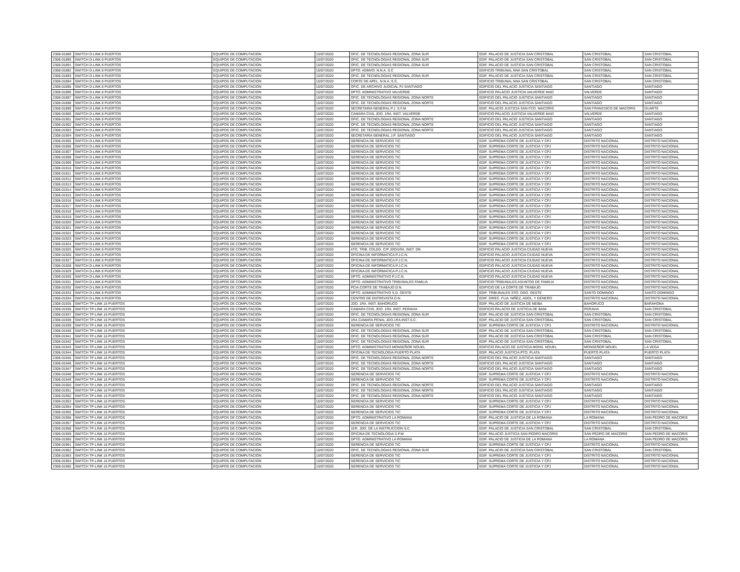| 2308-01889 | SWITCH D-LINK 8 PUERTOS | EQUIPOS DE COMPUTACION | 15/07/2020 | OFIC. DE TECNOLOGIAS REGIONAL ZONA SUR | EDIF. PALACIO DE JUSTICIA SAN CRISTOBAL | SAN CRISTOBAL | SAN CRISTOBAL |
| 2308-01890 | SWITCH D-LINK 8 PUERTOS | EQUIPOS DE COMPUTACION | 15/07/2020 | OFIC. DE TECNOLOGIAS REGIONAL ZONA SUR | EDIF. PALACIO DE JUSTICIA SAN CRISTOBAL | SAN CRISTOBAL | SAN CRISTOBAL |
| 2308-01891 | SWITCH D-LINK 8 PUERTOS | EQUIPOS DE COMPUTACION | 15/07/2020 | OFIC. DE TECNOLOGIAS REGIONAL ZONA SUR | EDIF. PALACIO DE JUSTICIA SAN CRISTOBAL | SAN CRISTOBAL | SAN CRISTOBAL |
| 2308-01892 | SWITCH D-LINK 8 PUERTOS | EQUIPOS DE COMPUTACION | 15/07/2020 | DPTO. ADMVO. N.N.A. S.C | EDIFICIO TRIBUNAL NNA SAN CRISTOBAL | SAN CRISTOBAL | SAN CRISTOBAL |
| 2308-01893 | SWITCH D-LINK 8 PUERTOS | EQUIPOS DE COMPUTACION | 15/07/2020 | OFIC. DE TECNOLOGIAS REGIONAL ZONA SUR | EDIF. PALACIO DE JUSTICIA SAN CRISTOBAL | SAN CRISTOBAL | SAN CRISTOBAL |
| 2308-01894 | SWITCH D-LINK 8 PUERTOS | EQUIPOS DE COMPUTACION | 15/07/2020 | CORTE DE APEL. N.N.A. S.C. | EDIFICIO TRIBUNAL NNA SAN CRISTOBAL | SAN CRISTOBAL | SAN CRISTOBAL |
| 2308-01895 | SWITCH D-LINK 8 PUERTOS | EQUIPOS DE COMPUTACION | 15/07/2020 | OFIC. DE ARCHIVO JUDICIAL PJ SANTIAGO | EDIFICIO DEL PALACIO JUSTICIA SANTIAGO | SANTIAGO | SANTIAGO |
| 2308-01896 | SWITCH D-LINK 8 PUERTOS | EQUIPOS DE COMPUTACION | 15/07/2020 | DPTO. ADMINISTRATIVO VALVERDE | EDIFICIO PALACIO JUSTICIA VALVERDE MAO | VALVERDE | SANTIAGO |
| 2308-01897 | SWITCH D-LINK 8 PUERTOS | EQUIPOS DE COMPUTACION | 15/07/2020 | OFIC. DE TECNOLOGIAS REGIONAL ZONA NORTE | EDIFICIO DEL PALACIO JUSTICIA SANTIAGO | SANTIAGO | SANTIAGO |
| 2308-01898 | SWITCH D-LINK 8 PUERTOS | EQUIPOS DE COMPUTACION | 15/07/2020 | OFIC. DE TECNOLOGIAS REGIONAL ZONA NORTE | EDIFICIO DEL PALACIO JUSTICIA SANTIAGO | SANTIAGO | SANTIAGO |
| 2308-01899 | SWITCH D-LINK 8 PUERTOS | EQUIPOS DE COMPUTACION | 15/07/2020 | SECRETARIA GENERAL P.J. S.F.M. | EDIF. PALACIO JUSTICIA SAN FCO. MACORIS | SAN FRANCISCO DE MACORIS | DUARTE |
| 2308-01900 | SWITCH D-LINK 8 PUERTOS | EQUIPOS DE COMPUTACION | 15/07/2020 | CAMARA CIVIL JDO. 1RA. INST. VALVERDE | EDIFICIO PALACIO JUSTICIA VALVERDE MAO | VALVERDE | SANTIAGO |
| 2308-01901 | SWITCH D-LINK 8 PUERTOS | EQUIPOS DE COMPUTACION | 15/07/2020 | OFIC. DE TECNOLOGIAS REGIONAL ZONA NORTE | EDIFICIO DEL PALACIO JUSTICIA SANTIAGO | SANTIAGO | SANTIAGO |
| 2308-01902 | SWITCH D-LINK 8 PUERTOS | EQUIPOS DE COMPUTACION | 15/07/2020 | OFIC. DE TECNOLOGIAS REGIONAL ZONA NORTE | EDIFICIO DEL PALACIO JUSTICIA SANTIAGO | SANTIAGO | SANTIAGO |
| 2308-01903 | SWITCH D-LINK 8 PUERTOS | EQUIPOS DE COMPUTACION | 15/07/2020 | OFIC. DE TECNOLOGIAS REGIONAL ZONA NORTE | EDIFICIO DEL PALACIO JUSTICIA SANTIAGO | SANTIAGO | SANTIAGO |
| 2308-01904 | SWITCH D-LINK 8 PUERTOS | EQUIPOS DE COMPUTACION | 15/07/2020 | SECRETARIA GENERAL J.P. SANTIAGO | EDIFICIO DEL PALACIO JUSTICIA SANTIAGO | SANTIAGO | SANTIAGO |
| 2308-01905 | SWITCH D-LINK 8 PUERTOS | EQUIPOS DE COMPUTACION | 15/07/2020 | GERENCIA DE SERVICIOS TIC | EDIF. SUPREMA CORTE DE JUSTICIA Y CPJ | DISTRITO NACIONAL | DISTRITO NACIONAL |
| 2308-01906 | SWITCH D-LINK 8 PUERTOS | EQUIPOS DE COMPUTACION | 15/07/2020 | GERENCIA DE SERVICIOS TIC | EDIF. SUPREMA CORTE DE JUSTICIA Y CPJ | DISTRITO NACIONAL | DISTRITO NACIONAL |
| 2308-01907 | SWITCH D-LINK 8 PUERTOS | EQUIPOS DE COMPUTACION | 15/07/2020 | GERENCIA DE SERVICIOS TIC | EDIF. SUPREMA CORTE DE JUSTICIA Y CPJ | DISTRITO NACIONAL | DISTRITO NACIONAL |
| 2308-01908 | SWITCH D-LINK 8 PUERTOS | EQUIPOS DE COMPUTACION | 15/07/2020 | GERENCIA DE SERVICIOS TIC | EDIF. SUPREMA CORTE DE JUSTICIA Y CPJ | DISTRITO NACIONAL | DISTRITO NACIONAL |
| 2308-01909 | SWITCH D-LINK 8 PUERTOS | EQUIPOS DE COMPUTACION | 15/07/2020 | GERENCIA DE SERVICIOS TIC | EDIF. SUPREMA CORTE DE JUSTICIA Y CPJ | DISTRITO NACIONAL | DISTRITO NACIONAL |
| 2308-01910 | SWITCH D-LINK 8 PUERTOS | EQUIPOS DE COMPUTACION | 15/07/2020 | GERENCIA DE SERVICIOS TIC | EDIF. SUPREMA CORTE DE JUSTICIA Y CPJ | DISTRITO NACIONAL | DISTRITO NACIONAL |
| 2308-01911 | SWITCH D-LINK 8 PUERTOS | EQUIPOS DE COMPUTACION | 15/07/2020 | GERENCIA DE SERVICIOS TIC | EDIF. SUPREMA CORTE DE JUSTICIA Y CPJ | DISTRITO NACIONAL | DISTRITO NACIONAL |
| 2308-01912 | SWITCH D-LINK 8 PUERTOS | EQUIPOS DE COMPUTACION | 15/07/2020 | GERENCIA DE SERVICIOS TIC | EDIF. SUPREMA CORTE DE JUSTICIA Y CPJ | DISTRITO NACIONAL | DISTRITO NACIONAL |
| 2308-01913 | SWITCH D-LINK 8 PUERTOS | EQUIPOS DE COMPUTACION | 15/07/2020 | GERENCIA DE SERVICIOS TIC | EDIF. SUPREMA CORTE DE JUSTICIA Y CPJ | DISTRITO NACIONAL | DISTRITO NACIONAL |
| 2308-01914 | SWITCH D-LINK 8 PUERTOS | EQUIPOS DE COMPUTACION | 15/07/2020 | GERENCIA DE SERVICIOS TIC | EDIF. SUPREMA CORTE DE JUSTICIA Y CPJ | DISTRITO NACIONAL | DISTRITO NACIONAL |
| 2308-01915 | SWITCH D-LINK 8 PUERTOS | EQUIPOS DE COMPUTACION | 15/07/2020 | GERENCIA DE SERVICIOS TIC | EDIF. SUPREMA CORTE DE JUSTICIA Y CPJ | DISTRITO NACIONAL | DISTRITO NACIONAL |
| 2308-01916 | SWITCH D-LINK 8 PUERTOS | EQUIPOS DE COMPUTACION | 15/07/2020 | GERENCIA DE SERVICIOS TIC | EDIF. SUPREMA CORTE DE JUSTICIA Y CPJ | DISTRITO NACIONAL | DISTRITO NACIONAL |
| 2308-01917 | SWITCH D-LINK 8 PUERTOS | EQUIPOS DE COMPUTACION | 15/07/2020 | GERENCIA DE SERVICIOS TIC | EDIF. SUPREMA CORTE DE JUSTICIA Y CPJ | DISTRITO NACIONAL | DISTRITO NACIONAL |
| 2308-01918 | SWITCH D-LINK 8 PUERTOS | EQUIPOS DE COMPUTACION | 15/07/2020 | GERENCIA DE SERVICIOS TIC | EDIF. SUPREMA CORTE DE JUSTICIA Y CPJ | DISTRITO NACIONAL | DISTRITO NACIONAL |
| 2308-01919 | SWITCH D-LINK 8 PUERTOS | EQUIPOS DE COMPUTACION | 15/07/2020 | GERENCIA DE SERVICIOS TIC | EDIF. SUPREMA CORTE DE JUSTICIA Y CPJ | DISTRITO NACIONAL | DISTRITO NACIONAL |
| 2308-01920 | SWITCH D-LINK 8 PUERTOS | EQUIPOS DE COMPUTACION | 15/07/2020 | GERENCIA DE SERVICIOS TIC | EDIF. SUPREMA CORTE DE JUSTICIA Y CPJ | DISTRITO NACIONAL | DISTRITO NACIONAL |
| 2308-01921 | SWITCH D-LINK 8 PUERTOS | EQUIPOS DE COMPUTACION | 15/07/2020 | GERENCIA DE SERVICIOS TIC | EDIF. SUPREMA CORTE DE JUSTICIA Y CPJ | DISTRITO NACIONAL | DISTRITO NACIONAL |
| 2308-01922 | SWITCH D-LINK 8 PUERTOS | EQUIPOS DE COMPUTACION | 15/07/2020 | GERENCIA DE SERVICIOS TIC | EDIF. SUPREMA CORTE DE JUSTICIA Y CPJ | DISTRITO NACIONAL | DISTRITO NACIONAL |
| 2308-01923 | SWITCH D-LINK 8 PUERTOS | EQUIPOS DE COMPUTACION | 15/07/2020 | GERENCIA DE SERVICIOS TIC | EDIF. SUPREMA CORTE DE JUSTICIA Y CPJ | DISTRITO NACIONAL | DISTRITO NACIONAL |
| 2308-01924 | SWITCH D-LINK 8 PUERTOS | EQUIPOS DE COMPUTACION | 15/07/2020 | GERENCIA DE SERVICIOS TIC | EDIF. SUPREMA CORTE DE JUSTICIA Y CPJ | DISTRITO NACIONAL | DISTRITO NACIONAL |
| 2308-01925 | SWITCH D-LINK 8 PUERTOS | EQUIPOS DE COMPUTACION | 15/07/2020 | 4TO. TRIB. COLEG. C/P JDO/1RA. INST. DN | EDIFICIO PALACIO JUSTICIA CIUDAD NUEVA | DISTRITO NACIONAL | DISTRITO NACIONAL |
| 2308-01926 | SWITCH D-LINK 8 PUERTOS | EQUIPOS DE COMPUTACION | 15/07/2020 | OFICINA DE INFORMATICA P.J.C.N. | EDIFICIO PALACIO JUSTICIA CIUDAD NUEVA | DISTRITO NACIONAL | DISTRITO NACIONAL |
| 2308-01927 | SWITCH D-LINK 8 PUERTOS | EQUIPOS DE COMPUTACION | 15/07/2020 | OFICINA DE INFORMATICA P.J.C.N. | EDIFICIO PALACIO JUSTICIA CIUDAD NUEVA | DISTRITO NACIONAL | DISTRITO NACIONAL |
| 2308-01928 | SWITCH D-LINK 8 PUERTOS | EQUIPOS DE COMPUTACION | 15/07/2020 | OFICINA DE INFORMATICA P.J.C.N. | EDIFICIO PALACIO JUSTICIA CIUDAD NUEVA | DISTRITO NACIONAL | DISTRITO NACIONAL |
| 2308-01929 | SWITCH D-LINK 8 PUERTOS | EQUIPOS DE COMPUTACION | 15/07/2020 | OFICINA DE INFORMATICA P.J.C.N. | EDIFICIO PALACIO JUSTICIA CIUDAD NUEVA | DISTRITO NACIONAL | DISTRITO NACIONAL |
| 2308-01930 | SWITCH D-LINK 8 PUERTOS | EQUIPOS DE COMPUTACION | 15/07/2020 | DPTO. ADMINISTRATIVO P.J.C.N. | EDIFICIO PALACIO JUSTICIA CIUDAD NUEVA | DISTRITO NACIONAL | DISTRITO NACIONAL |
| 2308-01931 | SWITCH D-LINK 8 PUERTOS | EQUIPOS DE COMPUTACION | 15/07/2020 | DPTO. ADMINISTRATIVO TRIBUNALES FAMILIA | EDIFICIO TRIBUNALES ASUNTOS DE FAMILIA | DISTRITO NACIONAL | DISTRITO NACIONAL |
| 2308-01932 | SWITCH D-LINK 8 PUERTOS | EQUIPOS DE COMPUTACION | 15/07/2020 | PCIA.CORTE DE TRABAJO D.N. | EDIFICIO DE LA CORTE DE TRABAJO | DISTRITO NACIONAL | DISTRITO NACIONAL |
| 2308-01933 | SWITCH D-LINK 8 PUERTOS | EQUIPOS DE COMPUTACION | 15/07/2020 | DPTO. ADMINISTRATIVO S.D. OESTE | EDIF. TRIBUNALES STO. DGO. OESTE | SANTO DOMINGO | SANTO DOMINGO |
| 2308-01934 | SWITCH D-LINK 8 PUERTOS | EQUIPOS DE COMPUTACION | 15/07/2020 | CENTRO DE ENTREVISTA D.N. | EDIF. DIREC. FLIA. NIÑEZ, ADOL. Y GENERO | DISTRITO NACIONAL | DISTRITO NACIONAL |
| 2308-01935 | SWITCH TP-LINK 16 PUERTOS | EQUIPOS DE COMPUTACION | 15/07/2020 | JDO. 1RA. INST. BAHORUCO | EDIF. PALACIO DE JUSTICIA DE NEIBA | BAHORUCO | BARAHONA |
| 2308-01936 | SWITCH TP-LINK 16 PUERTOS | EQUIPOS DE COMPUTACION | 15/07/2020 | CAMARA CIVIL JDO. 1RA. INST. PERAVIA | EDIFICIO PALACIO DE JUSTICIA DE BANI | PERAVIA | SAN CRISTOBAL |
| 2308-01937 | SWITCH TP-LINK 16 PUERTOS | EQUIPOS DE COMPUTACION | 15/07/2020 | OFIC. DE TECNOLOGIAS REGIONAL ZONA SUR | EDIF. PALACIO DE JUSTICIA SAN CRISTOBAL | SAN CRISTOBAL | SAN CRISTOBAL |
| 2308-01938 | SWITCH TP-LINK 16 PUERTOS | EQUIPOS DE COMPUTACION | 15/07/2020 | 1RA.CAMARA PENAL JDO.1RA.INST.S.C. | EDIF. PALACIO DE JUSTICIA SAN CRISTOBAL | SAN CRISTOBAL | SAN CRISTOBAL |
| 2308-01939 | SWITCH TP-LINK 16 PUERTOS | EQUIPOS DE COMPUTACION | 15/07/2020 | GERENCIA DE SERVICIOS TIC | EDIF. SUPREMA CORTE DE JUSTICIA Y CPJ | DISTRITO NACIONAL | DISTRITO NACIONAL |
| 2308-01940 | SWITCH TP-LINK 16 PUERTOS | EQUIPOS DE COMPUTACION | 15/07/2020 | OFIC. DE TECNOLOGIAS REGIONAL ZONA SUR | EDIF. PALACIO DE JUSTICIA SAN CRISTOBAL | SAN CRISTOBAL | SAN CRISTOBAL |
| 2308-01941 | SWITCH TP-LINK 16 PUERTOS | EQUIPOS DE COMPUTACION | 15/07/2020 | OFIC. DE TECNOLOGIAS REGIONAL ZONA SUR | EDIF. PALACIO DE JUSTICIA SAN CRISTOBAL | SAN CRISTOBAL | SAN CRISTOBAL |
| 2308-01942 | SWITCH TP-LINK 16 PUERTOS | EQUIPOS DE COMPUTACION | 15/07/2020 | OFIC. DE TECNOLOGIAS REGIONAL ZONA SUR | EDIF. PALACIO DE JUSTICIA SAN CRISTOBAL | SAN CRISTOBAL | SAN CRISTOBAL |
| 2308-01943 | SWITCH TP-LINK 16 PUERTOS | EQUIPOS DE COMPUTACION | 15/07/2020 | DPTO. ADMINISTRATIVO MONSEÑOR NOUEL | EDIFICIO PALACIO DE JUSTICIA MONS. NOUEL | MONSEÑOR NOUEL | LA VEGA |
| 2308-01944 | SWITCH TP-LINK 16 PUERTOS | EQUIPOS DE COMPUTACION | 15/07/2020 | OFICINA DE TECNOLOGIA PUERTO PLATA | EDIF. PALACIO JUSTICIA PTO. PLATA | PUERTO PLATA | PUERTO PLATA |
| 2308-01945 | SWITCH TP-LINK 16 PUERTOS | EQUIPOS DE COMPUTACION | 15/07/2020 | OFIC. DE TECNOLOGIAS REGIONAL ZONA NORTE | EDIFICIO DEL PALACIO JUSTICIA SANTIAGO | SANTIAGO | SANTIAGO |
| 2308-01946 | SWITCH TP-LINK 16 PUERTOS | EQUIPOS DE COMPUTACION | 15/07/2020 | OFIC. DE TECNOLOGIAS REGIONAL ZONA NORTE | EDIFICIO DEL PALACIO JUSTICIA SANTIAGO | SANTIAGO | SANTIAGO |
| 2308-01947 | SWITCH TP-LINK 16 PUERTOS | EQUIPOS DE COMPUTACION | 15/07/2020 | OFIC. DE TECNOLOGIAS REGIONAL ZONA NORTE | EDIFICIO DEL PALACIO JUSTICIA SANTIAGO | SANTIAGO | SANTIAGO |
| 2308-01948 | SWITCH TP-LINK 16 PUERTOS | EQUIPOS DE COMPUTACION | 15/07/2020 | GERENCIA DE SERVICIOS TIC | EDIF. SUPREMA CORTE DE JUSTICIA Y CPJ | DISTRITO NACIONAL | DISTRITO NACIONAL |
| 2308-01949 | SWITCH TP-LINK 16 PUERTOS | EQUIPOS DE COMPUTACION | 15/07/2020 | GERENCIA DE SERVICIOS TIC | EDIF. SUPREMA CORTE DE JUSTICIA Y CPJ | DISTRITO NACIONAL | DISTRITO NACIONAL |
| 2308-01950 | SWITCH TP-LINK 16 PUERTOS | EQUIPOS DE COMPUTACION | 15/07/2020 | OFIC. DE TECNOLOGIAS REGIONAL ZONA NORTE | EDIFICIO DEL PALACIO JUSTICIA SANTIAGO | SANTIAGO | SANTIAGO |
| 2308-01951 | SWITCH TP-LINK 16 PUERTOS | EQUIPOS DE COMPUTACION | 15/07/2020 | OFIC. DE TECNOLOGIAS REGIONAL ZONA NORTE | EDIFICIO DEL PALACIO JUSTICIA SANTIAGO | SANTIAGO | SANTIAGO |
| 2308-01952 | SWITCH TP-LINK 16 PUERTOS | EQUIPOS DE COMPUTACION | 15/07/2020 | OFIC. DE TECNOLOGIAS REGIONAL ZONA NORTE | EDIFICIO DEL PALACIO JUSTICIA SANTIAGO | SANTIAGO | SANTIAGO |
| 2308-01953 | SWITCH TP-LINK 16 PUERTOS | EQUIPOS DE COMPUTACION | 15/07/2020 | GERENCIA DE SERVICIOS TIC | EDIF. SUPREMA CORTE DE JUSTICIA Y CPJ | DISTRITO NACIONAL | DISTRITO NACIONAL |
| 2308-01954 | SWITCH TP-LINK 16 PUERTOS | EQUIPOS DE COMPUTACION | 15/07/2020 | GERENCIA DE SERVICIOS TIC | EDIF. SUPREMA CORTE DE JUSTICIA Y CPJ | DISTRITO NACIONAL | DISTRITO NACIONAL |
| 2308-01955 | SWITCH TP-LINK 16 PUERTOS | EQUIPOS DE COMPUTACION | 15/07/2020 | GERENCIA DE SERVICIOS TIC | EDIF. SUPREMA CORTE DE JUSTICIA Y CPJ | DISTRITO NACIONAL | DISTRITO NACIONAL |
| 2308-01956 | SWITCH TP-LINK 16 PUERTOS | EQUIPOS DE COMPUTACION | 15/07/2020 | DPTO. ADMINISTRATIVO LA ROMANA | EDIF. PALACIO DE JUSTICIA DE LA ROMANA | LA ROMANA | SAN PEDRO DE MACORIS |
| 2308-01957 | SWITCH TP-LINK 16 PUERTOS | EQUIPOS DE COMPUTACION | 15/07/2020 | GERENCIA DE SERVICIOS TIC | EDIF. SUPREMA CORTE DE JUSTICIA Y CPJ | DISTRITO NACIONAL | DISTRITO NACIONAL |
| 2308-01958 | SWITCH TP-LINK 16 PUERTOS | EQUIPOS DE COMPUTACION | 15/07/2020 | 1ER. JDO. DE LA INSTRUCCION S.C. | EDIF. PALACIO DE JUSTICIA SAN CRISTOBAL | SAN CRISTOBAL | SAN CRISTOBAL |
| 2308-01959 | SWITCH TP-LINK 16 PUERTOS | EQUIPOS DE COMPUTACION | 15/07/2020 | OFICINA DE TECNOLOGIA S.P.M | EDIF. PALACIO JUSTICIA SAN PEDRO MACORIS | SAN PEDRO DE MACORIS | SAN PEDRO DE MACORIS |
| 2308-01960 | SWITCH TP-LINK 16 PUERTOS | EQUIPOS DE COMPUTACION | 15/07/2020 | DPTO. ADMINISTRATIVO LA ROMANA | EDIF. PALACIO DE JUSTICIA DE LA ROMANA | LA ROMANA | SAN PEDRO DE MACORIS |
| 2308-01961 | SWITCH TP-LINK 16 PUERTOS | EQUIPOS DE COMPUTACION | 15/07/2020 | GERENCIA DE SERVICIOS TIC | EDIF. SUPREMA CORTE DE JUSTICIA Y CPJ | DISTRITO NACIONAL | DISTRITO NACIONAL |
| 2308-01962 | SWITCH TP-LINK 16 PUERTOS | EQUIPOS DE COMPUTACION | 15/07/2020 | OFIC. DE TECNOLOGIAS REGIONAL ZONA SUR | EDIF. PALACIO DE JUSTICIA SAN CRISTOBAL | SAN CRISTOBAL | SAN CRISTOBAL |
| 2308-01963 | SWITCH TP-LINK 16 PUERTOS | EQUIPOS DE COMPUTACION | 15/07/2020 | GERENCIA DE SERVICIOS TIC | EDIF. SUPREMA CORTE DE JUSTICIA Y CPJ | DISTRITO NACIONAL | DISTRITO NACIONAL |
| 2308-01964 | SWITCH TP-LINK 16 PUERTOS | EQUIPOS DE COMPUTACION | 15/07/2020 | GERENCIA DE SERVICIOS TIC | EDIF. SUPREMA CORTE DE JUSTICIA Y CPJ | DISTRITO NACIONAL | DISTRITO NACIONAL |
| 2308-01965 | SWITCH TP-LINK 16 PUERTOS | EQUIPOS DE COMPUTACION | 15/07/2020 | GERENCIA DE SERVICIOS TIC | EDIF. SUPREMA CORTE DE JUSTICIA Y CPJ | DISTRITO NACIONAL | DISTRITO NACIONAL |